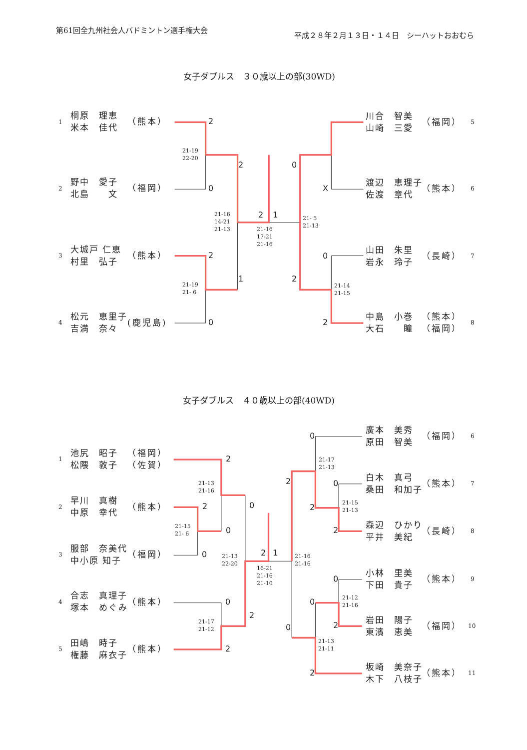第61回全九州社会人バドミントン選手権大会
平成２８年２月１３日・１４日　シーハットおおむら
女子ダブルス　３０歳以上の部(30WD)
1
桐原　理恵
米本　佳代
（熊本）
川合　智美
山崎　三愛
（福岡）
5
2
野中　愛子
北島　　文
（福岡）
渡辺　恵理子
佐渡　章代
（熊本）
6
3
大城戸 仁恵
村里　弘子
（熊本）
山田　朱里
岩永　玲子
（長崎）
7
4
松元　恵里子
吉満　奈々
(鹿児島)
中島　小巻
大石　　瞳
（熊本）
（福岡）
8
2
21-19
22-20
2
0
0
X
21-16
14-21
21-13
2
1
21- 5
21-13
21-16
17-21
21-16
2
0
1
2
21-19
21- 6
21-14
21-15
0
2
女子ダブルス　４０歳以上の部(40WD)
廣本　美秀
原田　智美
（福岡）
6
1
池尻　昭子
松隈　敦子
（福岡）
（佐賀）
白木　真弓
桑田　和加子
（熊本）
7
2
早川　真樹
中原　幸代
（熊本）
森辺　ひかり
平井　美紀
（長崎）
8
3
服部　奈美代
中小原 知子
（福岡）
小林　里美
下田　貴子
（熊本）
9
4
合志　真理子
塚本　めぐみ
（熊本）
岩田　陽子
東濱　恵美
（福岡）
10
5
田嶋　時子
権藤　麻衣子
（熊本）
坂崎　美奈子
木下　八枝子
（熊本）
11
0
2
21-17
21-13
2
0
21-13
21-16
21-15
21-13
0
2
2
21-15
21- 6
0
2
2
1
0
21-13
22-20
21-16
21-16
16-21
21-16
21-10
0
21-12
21-16
0
0
2
21-17
21-12
2
0
21-13
21-11
2
2